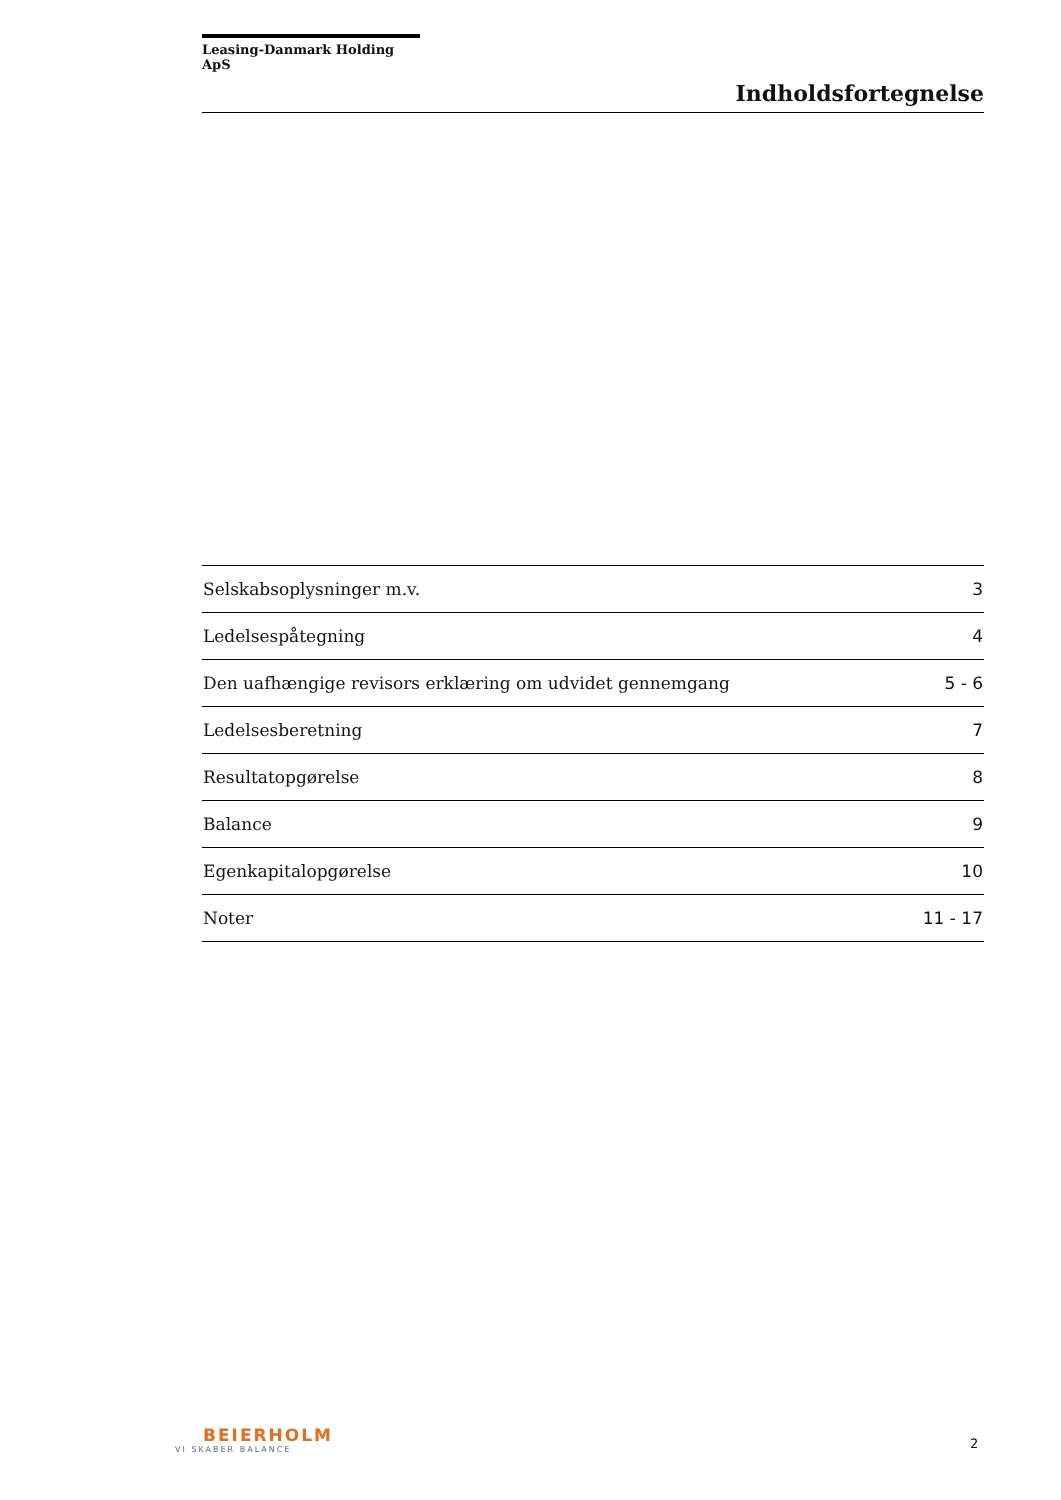Leasing-Danmark Holding ApS
Indholdsfortegnelse
| Selskabsoplysninger m.v. | 3 |
| Ledelsespåtegning | 4 |
| Den uafhængige revisors erklæring om udvidet gennemgang | 5 - 6 |
| Ledelsesberetning | 7 |
| Resultatopgørelse | 8 |
| Balance | 9 |
| Egenkapitalopgørelse | 10 |
| Noter | 11 - 17 |
BEIERHOLM
VI SKABER BALANCE
2